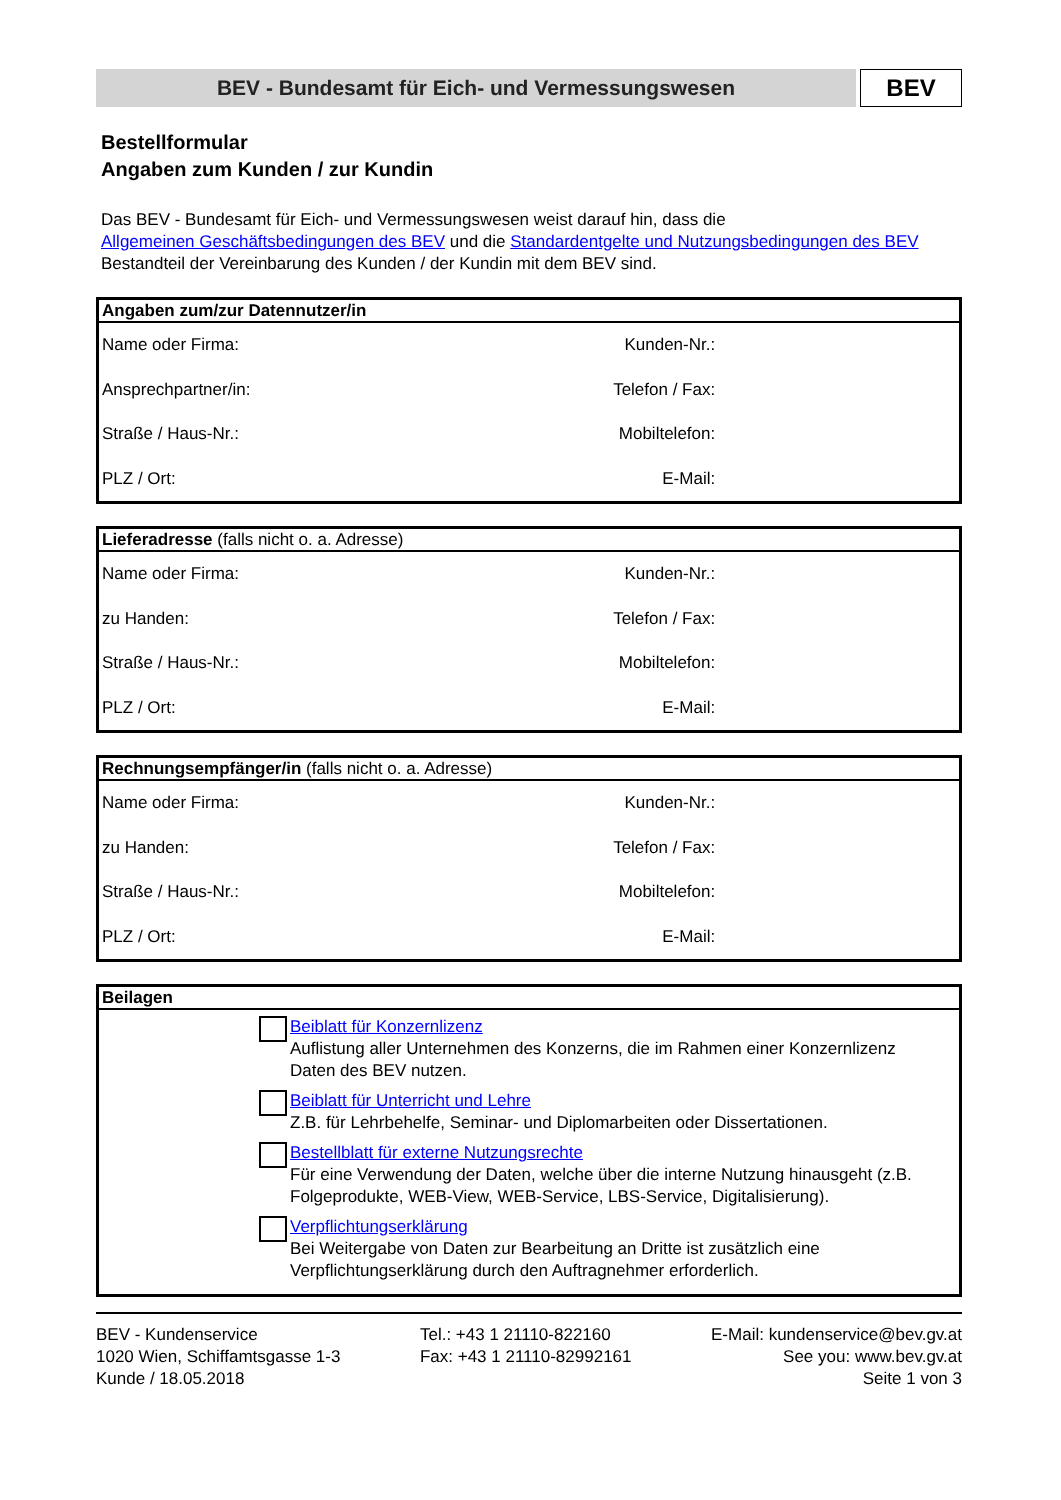BEV - Bundesamt für Eich- und Vermessungswesen
BEV
Bestellformular
Angaben zum Kunden / zur Kundin
Das BEV - Bundesamt für Eich- und Vermessungswesen weist darauf hin, dass die
Allgemeinen Geschäftsbedingungen des BEV und die Standardentgelte und Nutzungsbedingungen des BEV
Bestandteil der Vereinbarung des Kunden / der Kundin mit dem BEV sind.
Angaben zum/zur Datennutzer/in
| Name oder Firma: | Kunden-Nr.: | |
| Ansprechpartner/in: | Telefon / Fax: | |
| Straße / Haus-Nr.: | Mobiltelefon: | |
| PLZ / Ort: | E-Mail: | |
Lieferadresse (falls nicht o. a. Adresse)
| Name oder Firma: | Kunden-Nr.: | |
| zu Handen: | Telefon / Fax: | |
| Straße / Haus-Nr.: | Mobiltelefon: | |
| PLZ / Ort: | E-Mail: | |
Rechnungsempfänger/in (falls nicht o. a. Adresse)
| Name oder Firma: | Kunden-Nr.: | |
| zu Handen: | Telefon / Fax: | |
| Straße / Haus-Nr.: | Mobiltelefon: | |
| PLZ / Ort: | E-Mail: | |
Beilagen
Beiblatt für Konzernlizenz
Auflistung aller Unternehmen des Konzerns, die im Rahmen einer Konzernlizenz Daten des BEV nutzen.
Beiblatt für Unterricht und Lehre
Z.B. für Lehrbehelfe, Seminar- und Diplomarbeiten oder Dissertationen.
Bestellblatt für externe Nutzungsrechte
Für eine Verwendung der Daten, welche über die interne Nutzung hinausgeht (z.B. Folgeprodukte, WEB-View, WEB-Service, LBS-Service, Digitalisierung).
Verpflichtungserklärung
Bei Weitergabe von Daten zur Bearbeitung an Dritte ist zusätzlich eine Verpflichtungserklärung durch den Auftragnehmer erforderlich.
BEV - Kundenservice
1020 Wien, Schiffamtsgasse 1-3
Kunde / 18.05.2018
Tel.: +43 1 21110-822160
Fax: +43 1 21110-82992161
E-Mail: kundenservice@bev.gv.at
See you: www.bev.gv.at
Seite 1 von 3